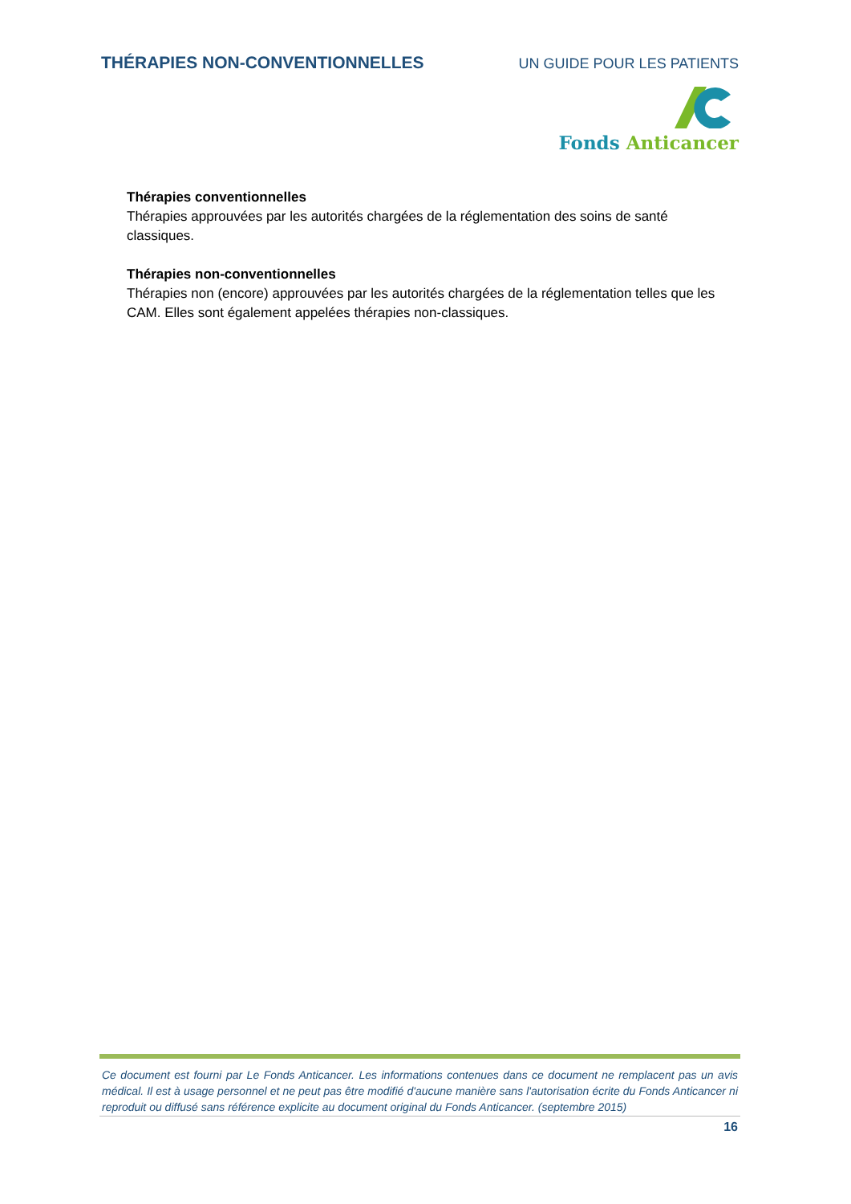THÉRAPIES NON-CONVENTIONNELLES UN GUIDE POUR LES PATIENTS
Fonds Anticancer
Thérapies conventionnelles
Thérapies approuvées par les autorités chargées de la réglementation des soins de santé classiques.
Thérapies non-conventionnelles
Thérapies non (encore) approuvées par les autorités chargées de la réglementation telles que les CAM. Elles sont également appelées thérapies non-classiques.
Ce document est fourni par Le Fonds Anticancer. Les informations contenues dans ce document ne remplacent pas un avis médical. Il est à usage personnel et ne peut pas être modifié d'aucune manière sans l'autorisation écrite du Fonds Anticancer ni reproduit ou diffusé sans référence explicite au document original du Fonds Anticancer. (septembre 2015)
16